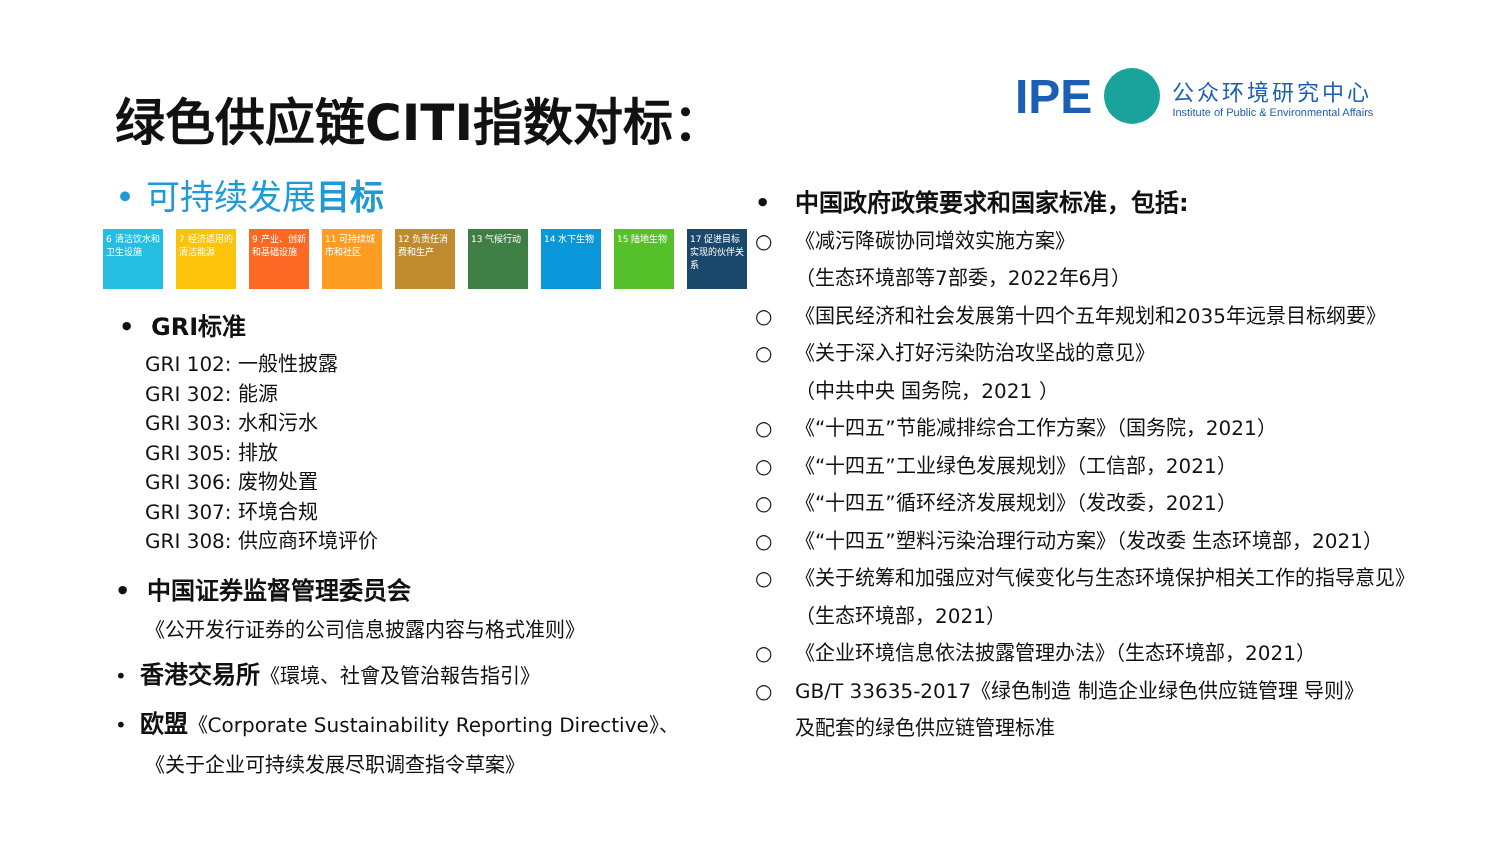绿色供应链CITI指数对标：
IPE
公众环境研究中心
Institute of Public & Environmental Affairs
• 可持续发展目标
6 清洁饮水和卫生设施
7 经济适用的清洁能源
9 产业、创新和基础设施
11 可持续城市和社区
12 负责任消费和生产
13 气候行动 14 水下生物 15 陆地生物 17 促进目标实现的伙伴关系
• GRI标准
GRI 102: 一般性披露
GRI 302: 能源
GRI 303: 水和污水
GRI 305: 排放
GRI 306: 废物处置
GRI 307: 环境合规
GRI 308: 供应商环境评价
• 中国证券监督管理委员会
《公开发行证券的公司信息披露内容与格式准则》
• 香港交易所《環境、社會及管治報告指引》
• 欧盟《Corporate Sustainability Reporting Directive》、
《关于企业可持续发展尽职调查指令草案》
• 中国政府政策要求和国家标准，包括:
○ 《减污降碳协同增效实施方案》
（生态环境部等7部委，2022年6月）
○ 《国民经济和社会发展第十四个五年规划和2035年远景目标纲要》
○ 《关于深入打好污染防治攻坚战的意见》
（中共中央 国务院，2021 ）
○ 《“十四五”节能减排综合工作方案》（国务院，2021）
○ 《“十四五”工业绿色发展规划》（工信部，2021）
○ 《“十四五”循环经济发展规划》（发改委，2021）
○ 《“十四五”塑料污染治理行动方案》（发改委 生态环境部，2021）
○ 《关于统筹和加强应对气候变化与生态环境保护相关工作的指导意见》
（生态环境部，2021）
○ 《企业环境信息依法披露管理办法》（生态环境部，2021）
○ GB/T 33635-2017《绿色制造 制造企业绿色供应链管理 导则》
及配套的绿色供应链管理标准